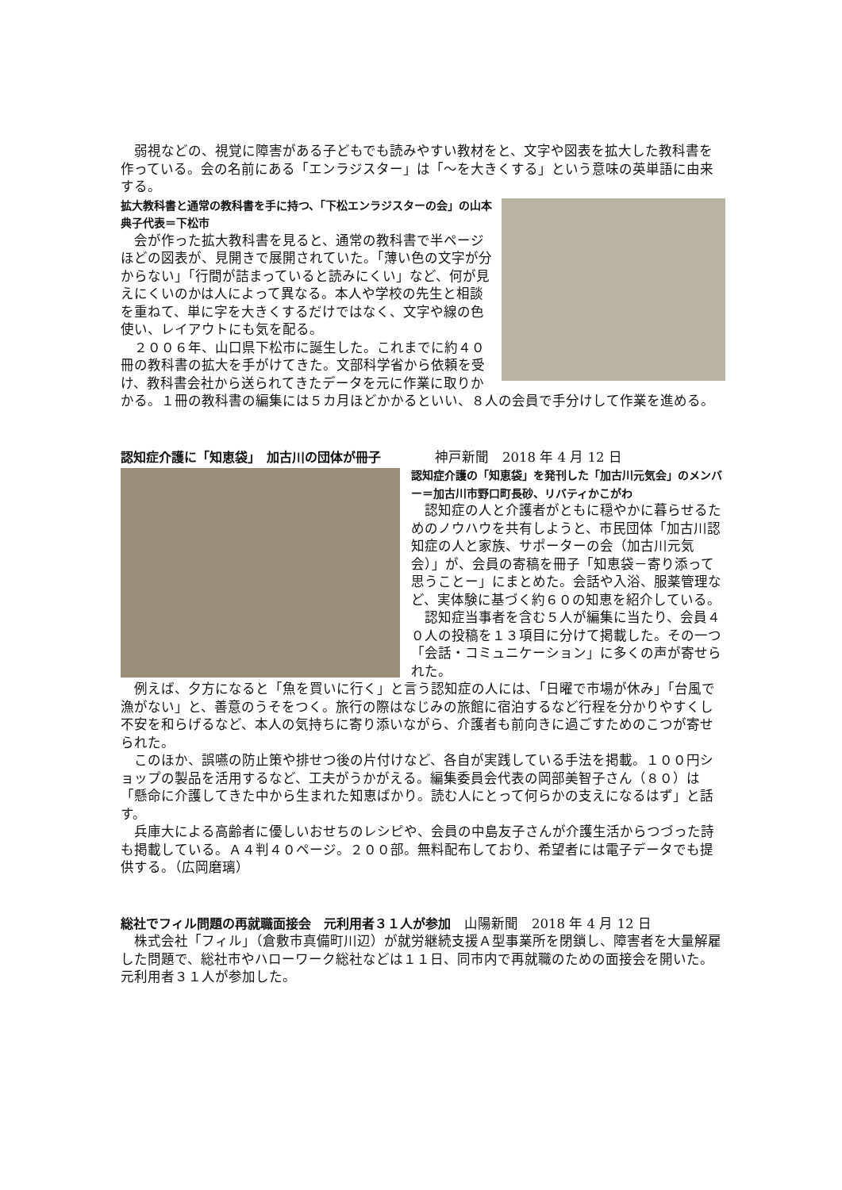弱視などの、視覚に障害がある子どもでも読みやすい教材をと、文字や図表を拡大した教科書を作っている。会の名前にある「エンラジスター」は「～を大きくする」という意味の英単語に由来する。
拡大教科書と通常の教科書を手に持つ、「下松エンラジスターの会」の山本典子代表＝下松市
　会が作った拡大教科書を見ると、通常の教科書で半ページほどの図表が、見開きで展開されていた。「薄い色の文字が分からない」「行間が詰まっていると読みにくい」など、何が見えにくいのかは人によって異なる。本人や学校の先生と相談を重ねて、単に字を大きくするだけではなく、文字や線の色使い、レイアウトにも気を配る。
　２００６年、山口県下松市に誕生した。これまでに約４０冊の教科書の拡大を手がけてきた。文部科学省から依頼を受け、教科書会社から送られてきたデータを元に作業に取りかかる。１冊の教科書の編集には５カ月ほどかかるといい、８人の会員で手分けして作業を進める。
認知症介護に「知恵袋」　加古川の団体が冊子　　　　神戸新聞　2018 年 4 月 12 日
認知症介護の「知恵袋」を発刊した「加古川元気会」のメンバー＝加古川市野口町長砂、リバティかこがわ
　認知症の人と介護者がともに穏やかに暮らせるためのノウハウを共有しようと、市民団体「加古川認知症の人と家族、サポーターの会（加古川元気会）」が、会員の寄稿を冊子「知恵袋－寄り添って思うことー」にまとめた。会話や入浴、服薬管理など、実体験に基づく約６０の知恵を紹介している。
　認知症当事者を含む５人が編集に当たり、会員４０人の投稿を１３項目に分けて掲載した。その一つ「会話・コミュニケーション」に多くの声が寄せられた。
　例えば、夕方になると「魚を買いに行く」と言う認知症の人には、「日曜で市場が休み」「台風で漁がない」と、善意のうそをつく。旅行の際はなじみの旅館に宿泊するなど行程を分かりやすくし不安を和らげるなど、本人の気持ちに寄り添いながら、介護者も前向きに過ごすためのこつが寄せられた。
　このほか、誤嚥の防止策や排せつ後の片付けなど、各自が実践している手法を掲載。１００円ショップの製品を活用するなど、工夫がうかがえる。編集委員会代表の岡部美智子さん（８０）は「懸命に介護してきた中から生まれた知恵ばかり。読む人にとって何らかの支えになるはず」と話す。
　兵庫大による高齢者に優しいおせちのレシピや、会員の中島友子さんが介護生活からつづった詩も掲載している。Ａ４判４０ページ。２００部。無料配布しており、希望者には電子データでも提供する。（広岡磨璃）
総社でフィル問題の再就職面接会　元利用者３１人が参加　山陽新聞　2018 年 4 月 12 日
　株式会社「フィル」（倉敷市真備町川辺）が就労継続支援Ａ型事業所を閉鎖し、障害者を大量解雇した問題で、総社市やハローワーク総社などは１１日、同市内で再就職のための面接会を開いた。元利用者３１人が参加した。